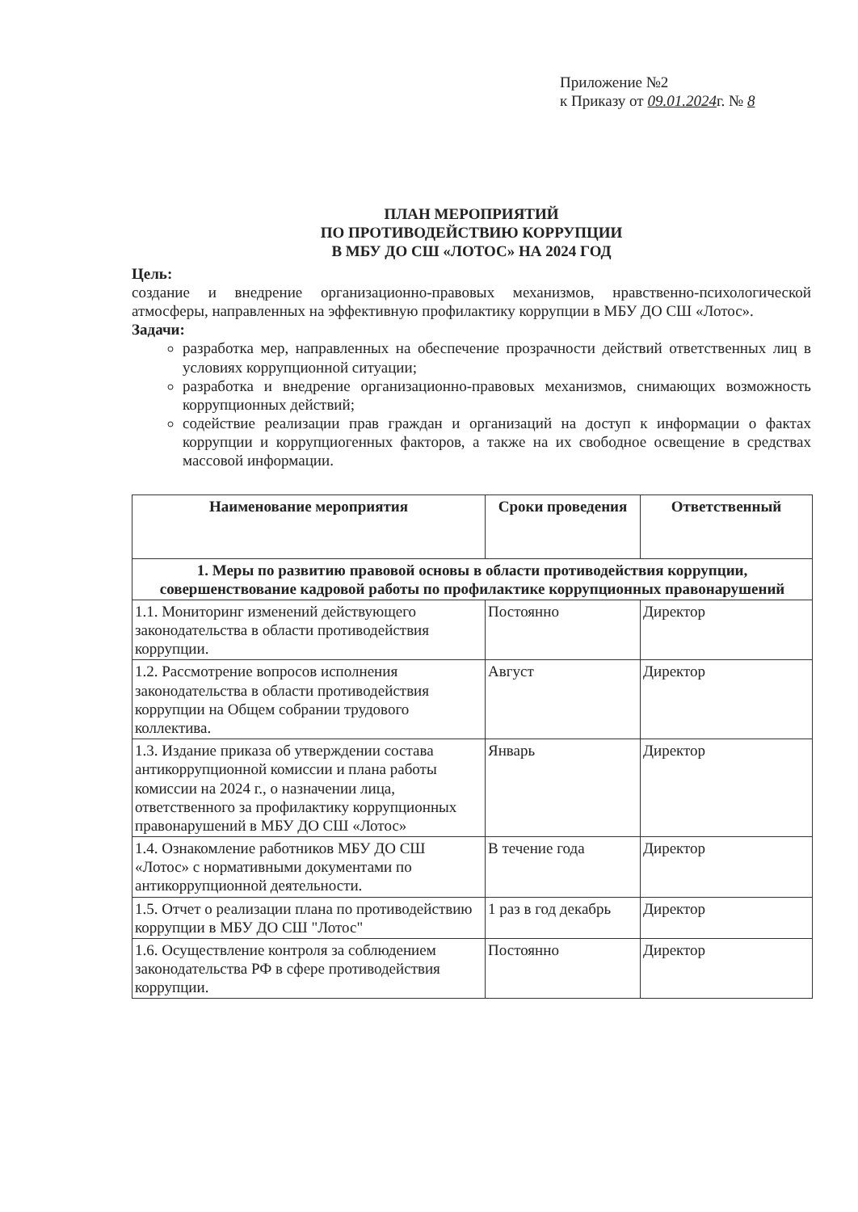Приложение №2
к Приказу от 09.01.2024г. № 8
ПЛАН МЕРОПРИЯТИЙ
ПО ПРОТИВОДЕЙСТВИЮ КОРРУПЦИИ
В МБУ ДО СШ «ЛОТОС» НА 2024 ГОД
Цель:
создание и внедрение организационно-правовых механизмов, нравственно-психологической атмосферы, направленных на эффективную профилактику коррупции в МБУ ДО СШ «Лотос».
Задачи:
разработка мер, направленных на обеспечение прозрачности действий ответственных лиц в условиях коррупционной ситуации;
разработка и внедрение организационно-правовых механизмов, снимающих возможность коррупционных действий;
содействие реализации прав граждан и организаций на доступ к информации о фактах коррупции и коррупциогенных факторов, а также на их свободное освещение в средствах массовой информации.
| Наименование мероприятия | Сроки проведения | Ответственный |
| --- | --- | --- |
| 1. Меры по развитию правовой основы в области противодействия коррупции, совершенствование кадровой работы по профилактике коррупционных правонарушений | | |
| 1.1. Мониторинг изменений действующего законодательства в области противодействия коррупции. | Постоянно | Директор |
| 1.2. Рассмотрение вопросов исполнения законодательства в области противодействия коррупции на Общем собрании трудового коллектива. | Август | Директор |
| 1.3. Издание приказа об утверждении состава антикоррупционной комиссии и плана работы комиссии на 2024 г., о назначении лица, ответственного за профилактику коррупционных правонарушений в МБУ ДО СШ «Лотос» | Январь | Директор |
| 1.4. Ознакомление работников МБУ ДО СШ «Лотос» с нормативными документами по антикоррупционной деятельности. | В течение года | Директор |
| 1.5. Отчет о реализации плана по противодействию коррупции в МБУ ДО СШ "Лотос" | 1 раз в год декабрь | Директор |
| 1.6. Осуществление контроля за соблюдением законодательства РФ в сфере противодействия коррупции. | Постоянно | Директор |